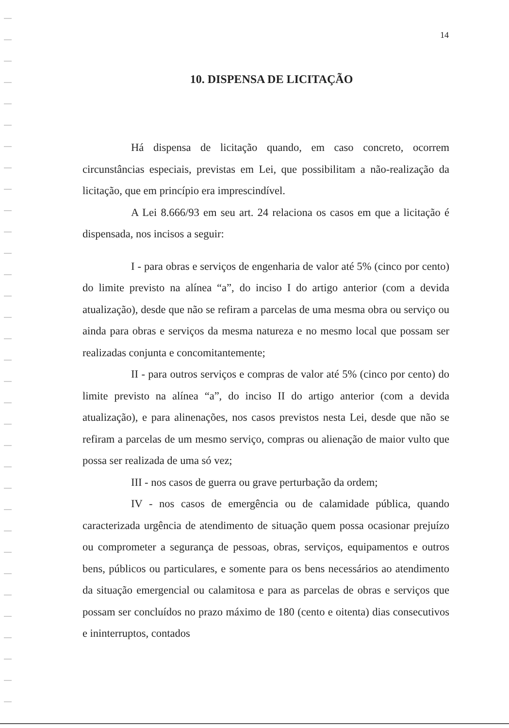14
10. DISPENSA DE LICITAÇÃO
Há dispensa de licitação quando, em caso concreto, ocorrem circunstâncias especiais, previstas em Lei, que possibilitam a não-realização da licitação, que em princípio era imprescindível.
A Lei 8.666/93 em seu art. 24 relaciona os casos em que a licitação é dispensada, nos incisos a seguir:
I - para obras e serviços de engenharia de valor até 5% (cinco por cento) do limite previsto na alínea “a”, do inciso I do artigo anterior (com a devida atualização), desde que não se refiram a parcelas de uma mesma obra ou serviço ou ainda para obras e serviços da mesma natureza e no mesmo local que possam ser realizadas conjunta e concomitantemente;
II - para outros serviços e compras de valor até 5% (cinco por cento) do limite previsto na alínea “a”, do inciso II do artigo anterior (com a devida atualização), e para alinenações, nos casos previstos nesta Lei, desde que não se refiram a parcelas de um mesmo serviço, compras ou alienação de maior vulto que possa ser realizada de uma só vez;
III - nos casos de guerra ou grave perturbação da ordem;
IV - nos casos de emergência ou de calamidade pública, quando caracterizada urgência de atendimento de situação quem possa ocasionar prejuízo ou comprometer a segurança de pessoas, obras, serviços, equipamentos e outros bens, públicos ou particulares, e somente para os bens necessários ao atendimento da situação emergencial ou calamitosa e para as parcelas de obras e serviços que possam ser concluídos no prazo máximo de 180 (cento e oitenta) dias consecutivos e ininterruptos, contados